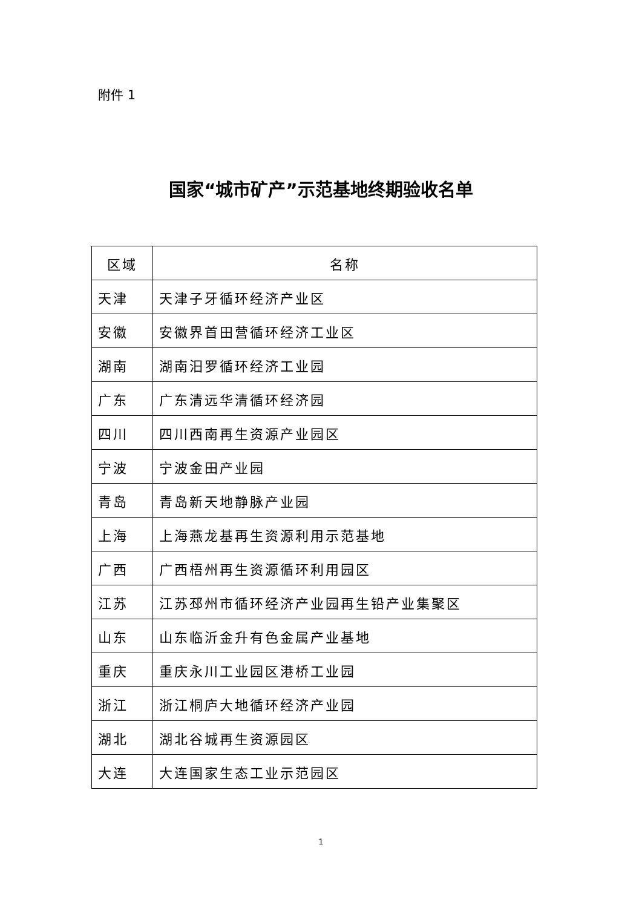附件 1
国家“城市矿产”示范基地终期验收名单
| 区域 | 名称 |
| --- | --- |
| 天津 | 天津子牙循环经济产业区 |
| 安徽 | 安徽界首田营循环经济工业区 |
| 湖南 | 湖南汨罗循环经济工业园 |
| 广东 | 广东清远华清循环经济园 |
| 四川 | 四川西南再生资源产业园区 |
| 宁波 | 宁波金田产业园 |
| 青岛 | 青岛新天地静脉产业园 |
| 上海 | 上海燕龙基再生资源利用示范基地 |
| 广西 | 广西梧州再生资源循环利用园区 |
| 江苏 | 江苏邳州市循环经济产业园再生铅产业集聚区 |
| 山东 | 山东临沂金升有色金属产业基地 |
| 重庆 | 重庆永川工业园区港桥工业园 |
| 浙江 | 浙江桐庐大地循环经济产业园 |
| 湖北 | 湖北谷城再生资源园区 |
| 大连 | 大连国家生态工业示范园区 |
1